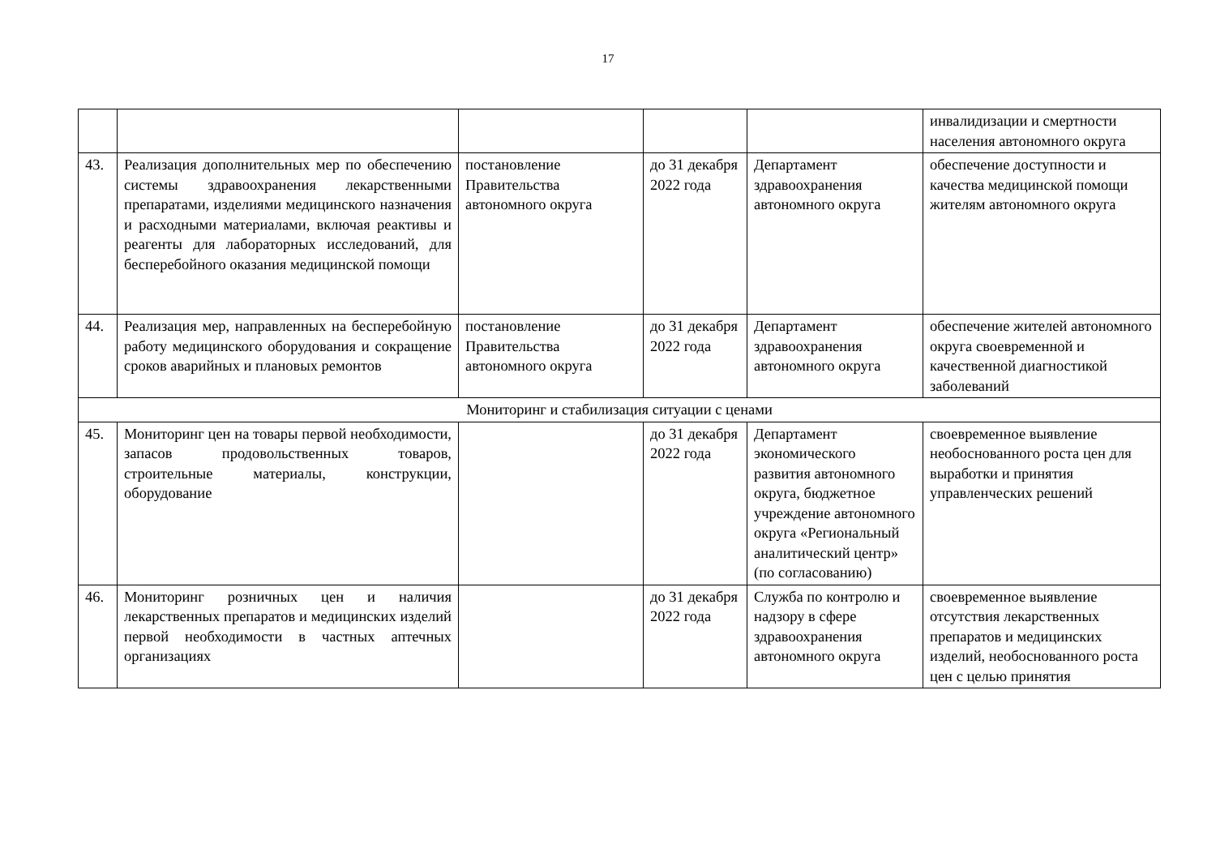17
| | | | | | инвалидизации и смертности населения автономного округа |
| 43. | Реализация дополнительных мер по обеспечению системы здравоохранения лекарственными препаратами, изделиями медицинского назначения и расходными материалами, включая реактивы и реагенты для лабораторных исследований, для бесперебойного оказания медицинской помощи | постановление Правительства автономного округа | до 31 декабря 2022 года | Департамент здравоохранения автономного округа | обеспечение доступности и качества медицинской помощи жителям автономного округа |
| 44. | Реализация мер, направленных на бесперебойную работу медицинского оборудования и сокращение сроков аварийных и плановых ремонтов | постановление Правительства автономного округа | до 31 декабря 2022 года | Департамент здравоохранения автономного округа | обеспечение жителей автономного округа своевременной и качественной диагностикой заболеваний |
| Мониторинг и стабилизация ситуации с ценами | | | | | |
| 45. | Мониторинг цен на товары первой необходимости, запасов продовольственных товаров, строительные материалы, конструкции, оборудование | | до 31 декабря 2022 года | Департамент экономического развития автономного округа, бюджетное учреждение автономного округа «Региональный аналитический центр» (по согласованию) | своевременное выявление необоснованного роста цен для выработки и принятия управленческих решений |
| 46. | Мониторинг розничных цен и наличия лекарственных препаратов и медицинских изделий первой необходимости в частных аптечных организациях | | до 31 декабря 2022 года | Служба по контролю и надзору в сфере здравоохранения автономного округа | своевременное выявление отсутствия лекарственных препаратов и медицинских изделий, необоснованного роста цен с целью принятия |